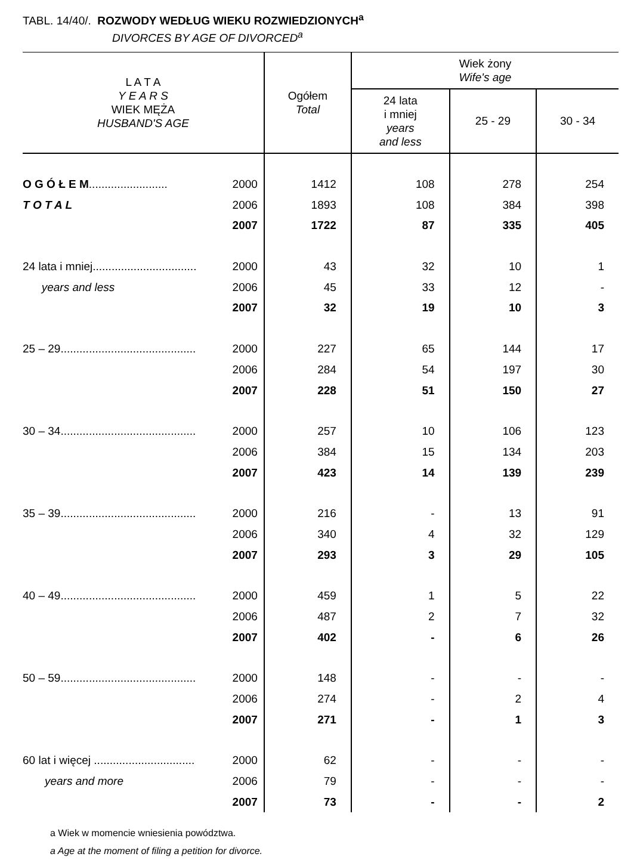TABL. 14/40/. ROZWODY WEDŁUG WIEKU ROZWIEDZIONYCH<sup>a</sup>
DIVORCES BY AGE OF DIVORCED<sup>a</sup>
| L A T A Y E A R S WIEK MĘŻA HUSBAND'S AGE | | Ogółem Total | Wiek żony Wife's age | | |
| --- | --- | --- | --- | --- | --- |
| | | | 24 lata i mniej years and less | 25 - 29 | 30 - 34 |
| O G Ó Ł E M ......................... | 2000 | 1412 | 108 | 278 | 254 |
| T O T A L | 2006 | 1893 | 108 | 384 | 398 |
| | 2007 | 1722 | 87 | 335 | 405 |
| 24 lata i mniej................................. | 2000 | 43 | 32 | 10 | 1 |
| years and less | 2006 | 45 | 33 | 12 | - |
| | 2007 | 32 | 19 | 10 | 3 |
| 25 – 29........................................... | 2000 | 227 | 65 | 144 | 17 |
| | 2006 | 284 | 54 | 197 | 30 |
| | 2007 | 228 | 51 | 150 | 27 |
| 30 – 34........................................... | 2000 | 257 | 10 | 106 | 123 |
| | 2006 | 384 | 15 | 134 | 203 |
| | 2007 | 423 | 14 | 139 | 239 |
| 35 – 39........................................... | 2000 | 216 | - | 13 | 91 |
| | 2006 | 340 | 4 | 32 | 129 |
| | 2007 | 293 | 3 | 29 | 105 |
| 40 – 49........................................... | 2000 | 459 | 1 | 5 | 22 |
| | 2006 | 487 | 2 | 7 | 32 |
| | 2007 | 402 | - | 6 | 26 |
| 50 – 59........................................... | 2000 | 148 | - | - | - |
| | 2006 | 274 | - | 2 | 4 |
| | 2007 | 271 | - | 1 | 3 |
| 60 lat i więcej ................................ | 2000 | 62 | - | - | - |
| years and more | 2006 | 79 | - | - | - |
| | 2007 | 73 | - | - | 2 |
a Wiek w momencie wniesienia powództwa.
a Age at the moment of filing a petition for divorce.